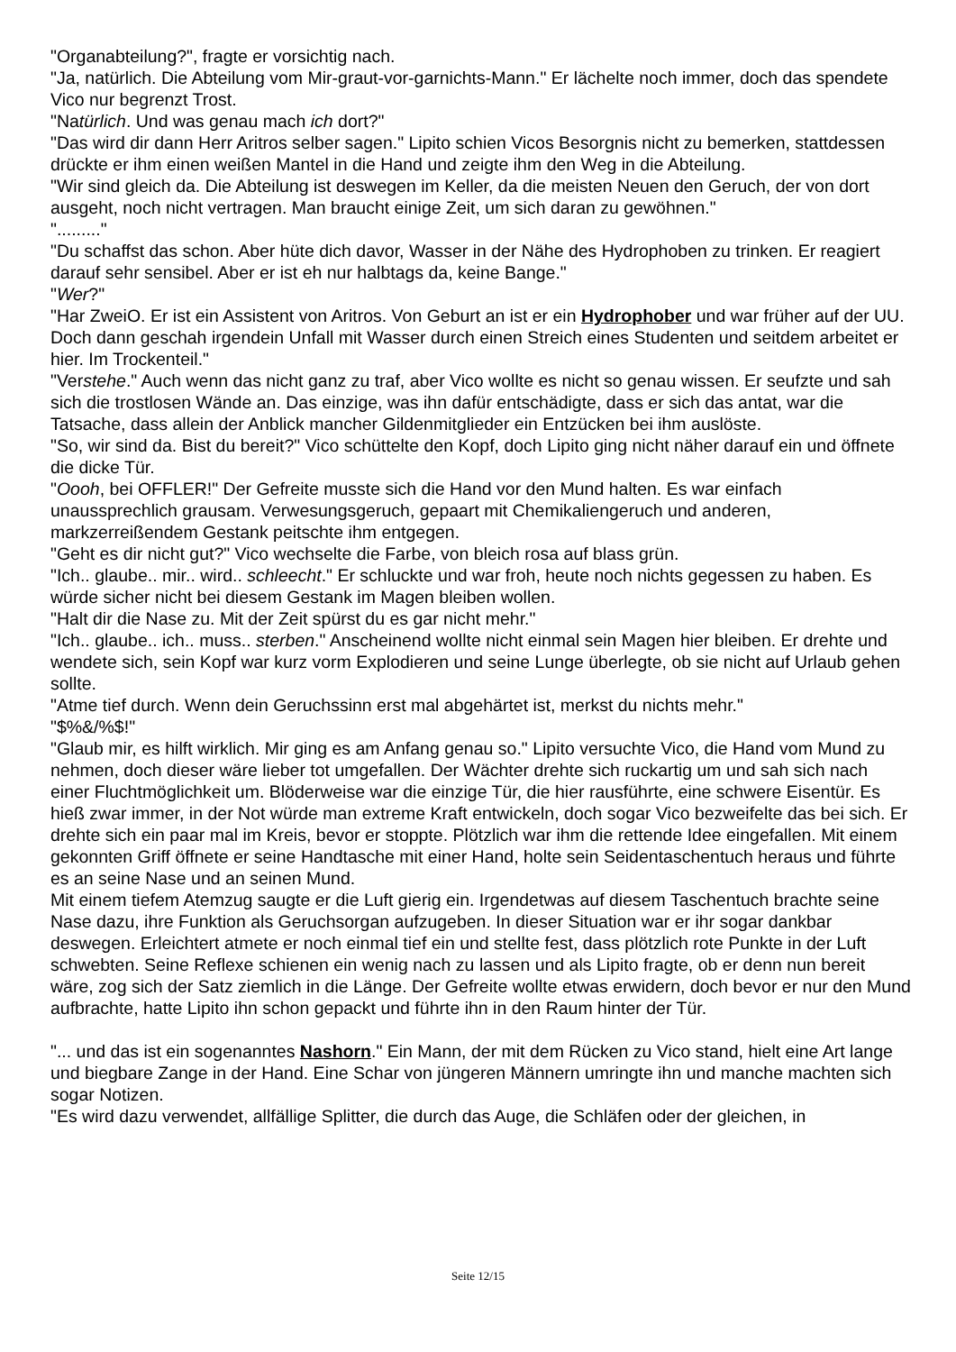"Organabteilung?", fragte er vorsichtig nach.
"Ja, natürlich. Die Abteilung vom Mir-graut-vor-garnichts-Mann." Er lächelte noch immer, doch das spendete Vico nur begrenzt Trost.
"Natürlich. Und was genau mach ich dort?"
"Das wird dir dann Herr Aritros selber sagen." Lipito schien Vicos Besorgnis nicht zu bemerken, stattdessen drückte er ihm einen weißen Mantel in die Hand und zeigte ihm den Weg in die Abteilung.
"Wir sind gleich da. Die Abteilung ist deswegen im Keller, da die meisten Neuen den Geruch, der von dort ausgeht, noch nicht vertragen. Man braucht einige Zeit, um sich daran zu gewöhnen."
"........."
"Du schaffst das schon. Aber hüte dich davor, Wasser in der Nähe des Hydrophoben zu trinken. Er reagiert darauf sehr sensibel. Aber er ist eh nur halbtags da, keine Bange."
"Wer?"
"Har ZweiO. Er ist ein Assistent von Aritros. Von Geburt an ist er ein Hydrophober und war früher auf der UU. Doch dann geschah irgendein Unfall mit Wasser durch einen Streich eines Studenten und seitdem arbeitet er hier. Im Trockenteil."
"Verstehe." Auch wenn das nicht ganz zu traf, aber Vico wollte es nicht so genau wissen. Er seufzte und sah sich die trostlosen Wände an. Das einzige, was ihn dafür entschädigte, dass er sich das antat, war die Tatsache, dass allein der Anblick mancher Gildenmitglieder ein Entzücken bei ihm auslöste.
"So, wir sind da. Bist du bereit?" Vico schüttelte den Kopf, doch Lipito ging nicht näher darauf ein und öffnete die dicke Tür.
"Oooh, bei OFFLER!" Der Gefreite musste sich die Hand vor den Mund halten. Es war einfach unaussprechlich grausam. Verwesungsgeruch, gepaart mit Chemikaliengeruch und anderen, markzerreißendem Gestank peitschte ihm entgegen.
"Geht es dir nicht gut?" Vico wechselte die Farbe, von bleich rosa auf blass grün.
"Ich.. glaube.. mir.. wird.. schleecht." Er schluckte und war froh, heute noch nichts gegessen zu haben. Es würde sicher nicht bei diesem Gestank im Magen bleiben wollen.
"Halt dir die Nase zu. Mit der Zeit spürst du es gar nicht mehr."
"Ich.. glaube.. ich.. muss.. sterben." Anscheinend wollte nicht einmal sein Magen hier bleiben. Er drehte und wendete sich, sein Kopf war kurz vorm Explodieren und seine Lunge überlegte, ob sie nicht auf Urlaub gehen sollte.
"Atme tief durch. Wenn dein Geruchssinn erst mal abgehärtet ist, merkst du nichts mehr."
"$%&/%$!"
"Glaub mir, es hilft wirklich. Mir ging es am Anfang genau so." Lipito versuchte Vico, die Hand vom Mund zu nehmen, doch dieser wäre lieber tot umgefallen. Der Wächter drehte sich ruckartig um und sah sich nach einer Fluchtmöglichkeit um. Blöderweise war die einzige Tür, die hier rausführte, eine schwere Eisentür. Es hieß zwar immer, in der Not würde man extreme Kraft entwickeln, doch sogar Vico bezweifelte das bei sich. Er drehte sich ein paar mal im Kreis, bevor er stoppte. Plötzlich war ihm die rettende Idee eingefallen. Mit einem gekonnten Griff öffnete er seine Handtasche mit einer Hand, holte sein Seidentaschentuch heraus und führte es an seine Nase und an seinen Mund.
Mit einem tiefem Atemzug saugte er die Luft gierig ein. Irgendetwas auf diesem Taschentuch brachte seine Nase dazu, ihre Funktion als Geruchsorgan aufzugeben. In dieser Situation war er ihr sogar dankbar deswegen. Erleichtert atmete er noch einmal tief ein und stellte fest, dass plötzlich rote Punkte in der Luft schwebten. Seine Reflexe schienen ein wenig nach zu lassen und als Lipito fragte, ob er denn nun bereit wäre, zog sich der Satz ziemlich in die Länge. Der Gefreite wollte etwas erwidern, doch bevor er nur den Mund aufbrachte, hatte Lipito ihn schon gepackt und führte ihn in den Raum hinter der Tür.
"... und das ist ein sogenanntes Nashorn." Ein Mann, der mit dem Rücken zu Vico stand, hielt eine Art lange und biegbare Zange in der Hand. Eine Schar von jüngeren Männern umringte ihn und manche machten sich sogar Notizen.
"Es wird dazu verwendet, allfällige Splitter, die durch das Auge, die Schläfen oder der gleichen, in
Seite 12/15